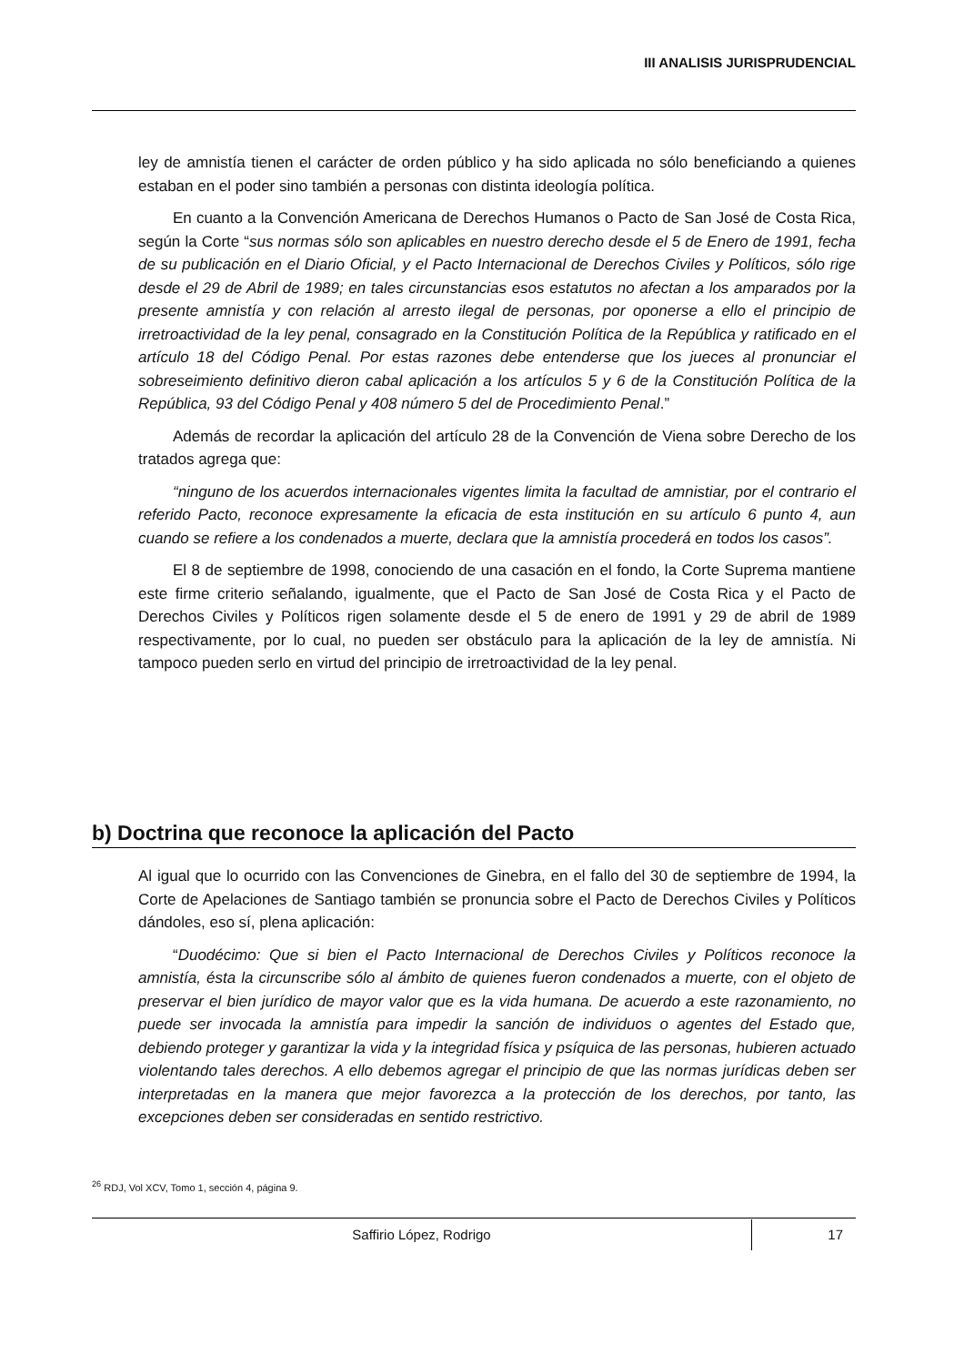III ANALISIS JURISPRUDENCIAL
ley de amnistía tienen el carácter de orden público y ha sido aplicada no sólo beneficiando a quienes estaban en el poder sino también a personas con distinta ideología política.
En cuanto a la Convención Americana de Derechos Humanos o Pacto de San José de Costa Rica, según la Corte “sus normas sólo son aplicables en nuestro derecho desde el 5 de Enero de 1991, fecha de su publicación en el Diario Oficial, y el Pacto Internacional de Derechos Civiles y Políticos, sólo rige desde el 29 de Abril de 1989; en tales circunstancias esos estatutos no afectan a los amparados por la presente amnistía y con relación al arresto ilegal de personas, por oponerse a ello el principio de irretroactividad de la ley penal, consagrado en la Constitución Política de la República y ratificado en el artículo 18 del Código Penal. Por estas razones debe entenderse que los jueces al pronunciar el sobreseimiento definitivo dieron cabal aplicación a los artículos 5 y 6 de la Constitución Política de la República, 93 del Código Penal y 408 número 5 del de Procedimiento Penal.”
Además de recordar la aplicación del artículo 28 de la Convención de Viena sobre Derecho de los tratados agrega que:
“ninguno de los acuerdos internacionales vigentes limita la facultad de amnistiar, por el contrario el referido Pacto, reconoce expresamente la eficacia de esta institución en su artículo 6 punto 4, aun cuando se refiere a los condenados a muerte, declara que la amnistía procederá en todos los casos”.
El 8 de septiembre de 1998, conociendo de una casación en el fondo, la Corte Suprema mantiene este firme criterio señalando, igualmente, que el Pacto de San José de Costa Rica y el Pacto de Derechos Civiles y Políticos rigen solamente desde el 5 de enero de 1991 y 29 de abril de 1989 respectivamente, por lo cual, no pueden ser obstáculo para la aplicación de la ley de amnistía. Ni tampoco pueden serlo en virtud del principio de irretroactividad de la ley penal.
b) Doctrina que reconoce la aplicación del Pacto
Al igual que lo ocurrido con las Convenciones de Ginebra, en el fallo del 30 de septiembre de 1994, la Corte de Apelaciones de Santiago también se pronuncia sobre el Pacto de Derechos Civiles y Políticos dándoles, eso sí, plena aplicación:
“Duodécimo: Que si bien el Pacto Internacional de Derechos Civiles y Políticos reconoce la amnistía, ésta la circunscribe sólo al ámbito de quienes fueron condenados a muerte, con el objeto de preservar el bien jurídico de mayor valor que es la vida humana. De acuerdo a este razonamiento, no puede ser invocada la amnistía para impedir la sanción de individuos o agentes del Estado que, debiendo proteger y garantizar la vida y la integridad física y psíquica de las personas, hubieren actuado violentando tales derechos. A ello debemos agregar el principio de que las normas jurídicas deben ser interpretadas en la manera que mejor favorezca a la protección de los derechos, por tanto, las excepciones deben ser consideradas en sentido restrictivo.
<sup>26</sup> RDJ, Vol XCV, Tomo 1, sección 4, página 9.
Saffirio López, Rodrigo 17